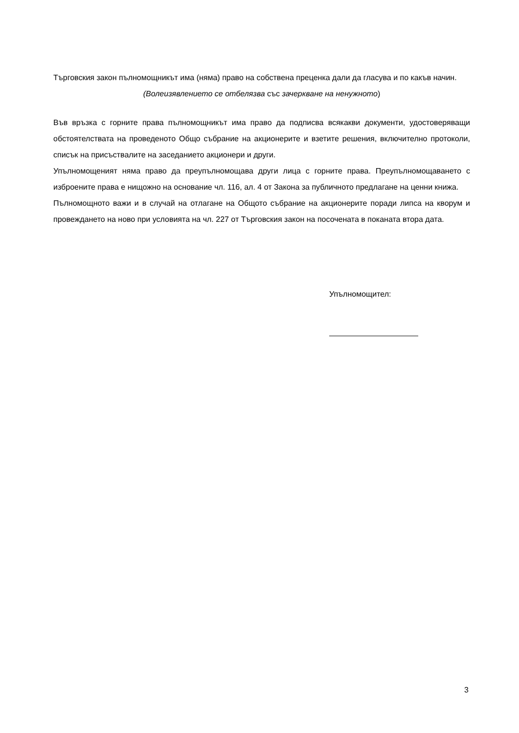Търговския закон пълномощникът има (няма) право на собствена преценка дали да гласува и по какъв начин.
(Волеизявлението се отбелязва със зачеркване на ненужното)
Във връзка с горните права пълномощникът има право да подписва всякакви документи, удостоверяващи обстоятелствата на проведеното Общо събрание на акционерите и взетите решения, включително протоколи, списък на присъствалите на заседанието акционери и други.
Упълномощеният няма право да преупълномощава други лица с горните права. Преупълномощаването с изброените права е нищожно на основание чл. 116, ал. 4 от Закона за публичното предлагане на ценни книжа.
Пълномощното важи и в случай на отлагане на Общото събрание на акционерите поради липса на кворум и провеждането на ново при условията на чл. 227 от Търговския закон на посочената в поканата втора дата.
Упълномощител:
3